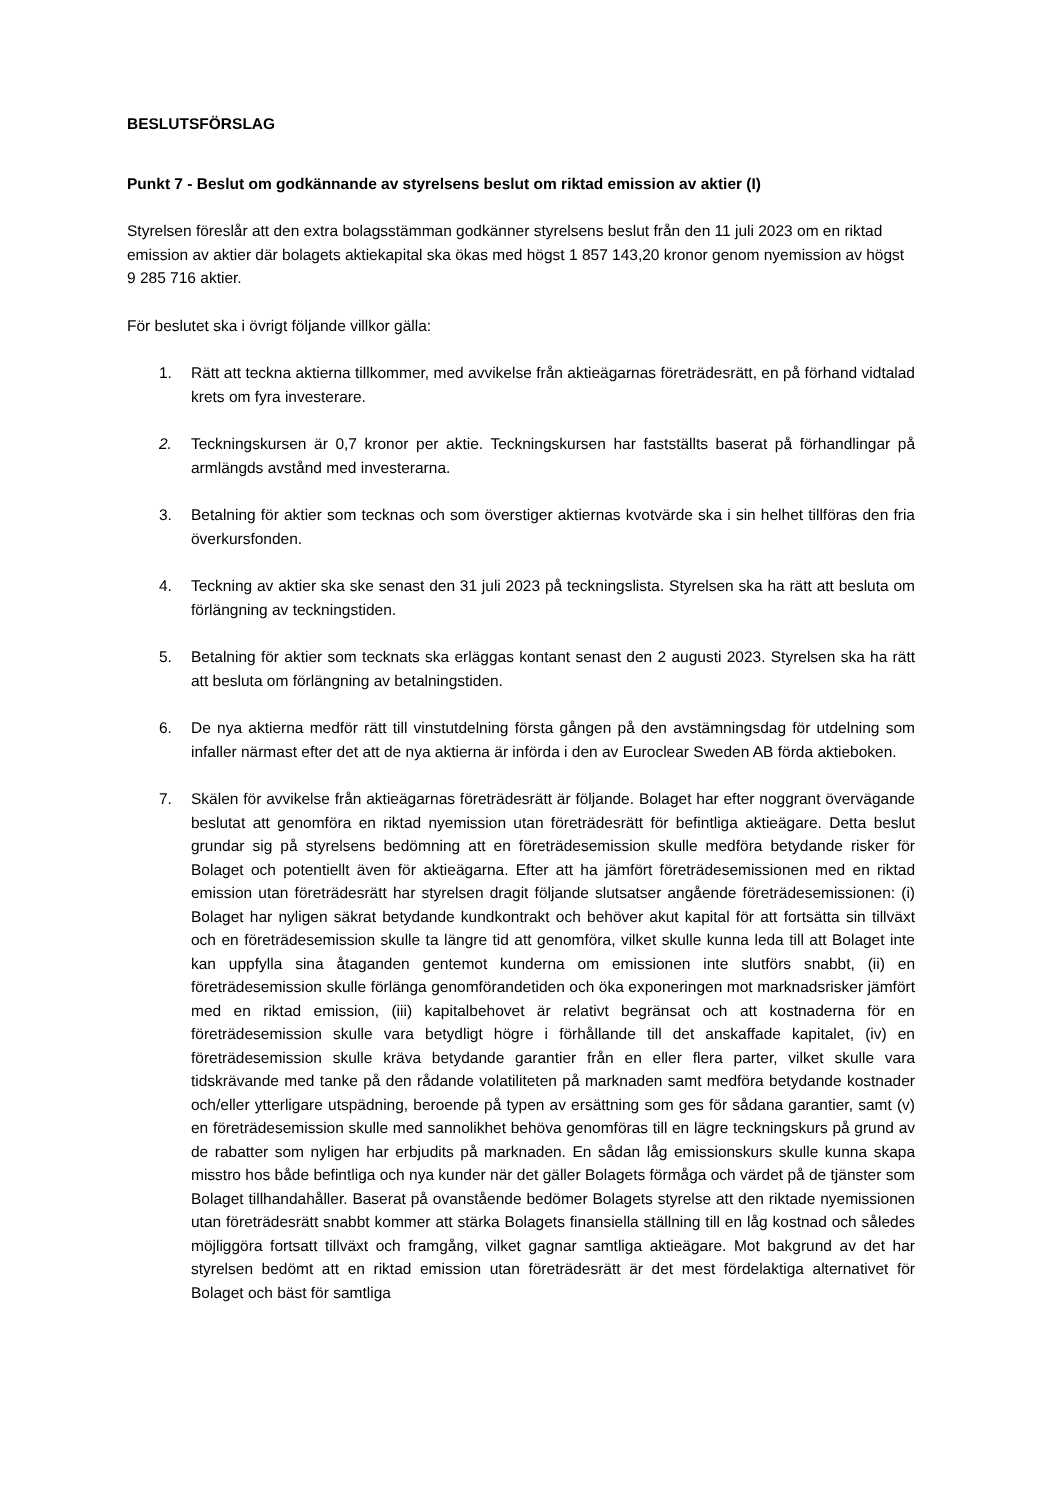BESLUTSFÖRSLAG
Punkt 7 - Beslut om godkännande av styrelsens beslut om riktad emission av aktier (I)
Styrelsen föreslår att den extra bolagsstämman godkänner styrelsens beslut från den 11 juli 2023 om en riktad emission av aktier där bolagets aktiekapital ska ökas med högst 1 857 143,20 kronor genom nyemission av högst 9 285 716 aktier.
För beslutet ska i övrigt följande villkor gälla:
1. Rätt att teckna aktierna tillkommer, med avvikelse från aktieägarnas företrädesrätt, en på förhand vidtalad krets om fyra investerare.
2. Teckningskursen är 0,7 kronor per aktie. Teckningskursen har fastställts baserat på förhandlingar på armlängds avstånd med investerarna.
3. Betalning för aktier som tecknas och som överstiger aktiernas kvotvärde ska i sin helhet tillföras den fria överkursfonden.
4. Teckning av aktier ska ske senast den 31 juli 2023 på teckningslista. Styrelsen ska ha rätt att besluta om förlängning av teckningstiden.
5. Betalning för aktier som tecknats ska erläggas kontant senast den 2 augusti 2023. Styrelsen ska ha rätt att besluta om förlängning av betalningstiden.
6. De nya aktierna medför rätt till vinstutdelning första gången på den avstämningsdag för utdelning som infaller närmast efter det att de nya aktierna är införda i den av Euroclear Sweden AB förda aktieboken.
7. Skälen för avvikelse från aktieägarnas företrädesrätt är följande. Bolaget har efter noggrant övervägande beslutat att genomföra en riktad nyemission utan företrädesrätt för befintliga aktieägare. Detta beslut grundar sig på styrelsens bedömning att en företrädesemission skulle medföra betydande risker för Bolaget och potentiellt även för aktieägarna. Efter att ha jämfört företrädesemissionen med en riktad emission utan företrädesrätt har styrelsen dragit följande slutsatser angående företrädesemissionen: (i) Bolaget har nyligen säkrat betydande kundkontrakt och behöver akut kapital för att fortsätta sin tillväxt och en företrädesemission skulle ta längre tid att genomföra, vilket skulle kunna leda till att Bolaget inte kan uppfylla sina åtaganden gentemot kunderna om emissionen inte slutförs snabbt, (ii) en företrädesemission skulle förlänga genomförandetiden och öka exponeringen mot marknadsrisker jämfört med en riktad emission, (iii) kapitalbehovet är relativt begränsat och att kostnaderna för en företrädesemission skulle vara betydligt högre i förhållande till det anskaffade kapitalet, (iv) en företrädesemission skulle kräva betydande garantier från en eller flera parter, vilket skulle vara tidskrävande med tanke på den rådande volatiliteten på marknaden samt medföra betydande kostnader och/eller ytterligare utspädning, beroende på typen av ersättning som ges för sådana garantier, samt (v) en företrädesemission skulle med sannolikhet behöva genomföras till en lägre teckningskurs på grund av de rabatter som nyligen har erbjudits på marknaden. En sådan låg emissionskurs skulle kunna skapa misstro hos både befintliga och nya kunder när det gäller Bolagets förmåga och värdet på de tjänster som Bolaget tillhandahåller. Baserat på ovanstående bedömer Bolagets styrelse att den riktade nyemissionen utan företrädesrätt snabbt kommer att stärka Bolagets finansiella ställning till en låg kostnad och således möjliggöra fortsatt tillväxt och framgång, vilket gagnar samtliga aktieägare. Mot bakgrund av det har styrelsen bedömt att en riktad emission utan företrädesrätt är det mest fördelaktiga alternativet för Bolaget och bäst för samtliga